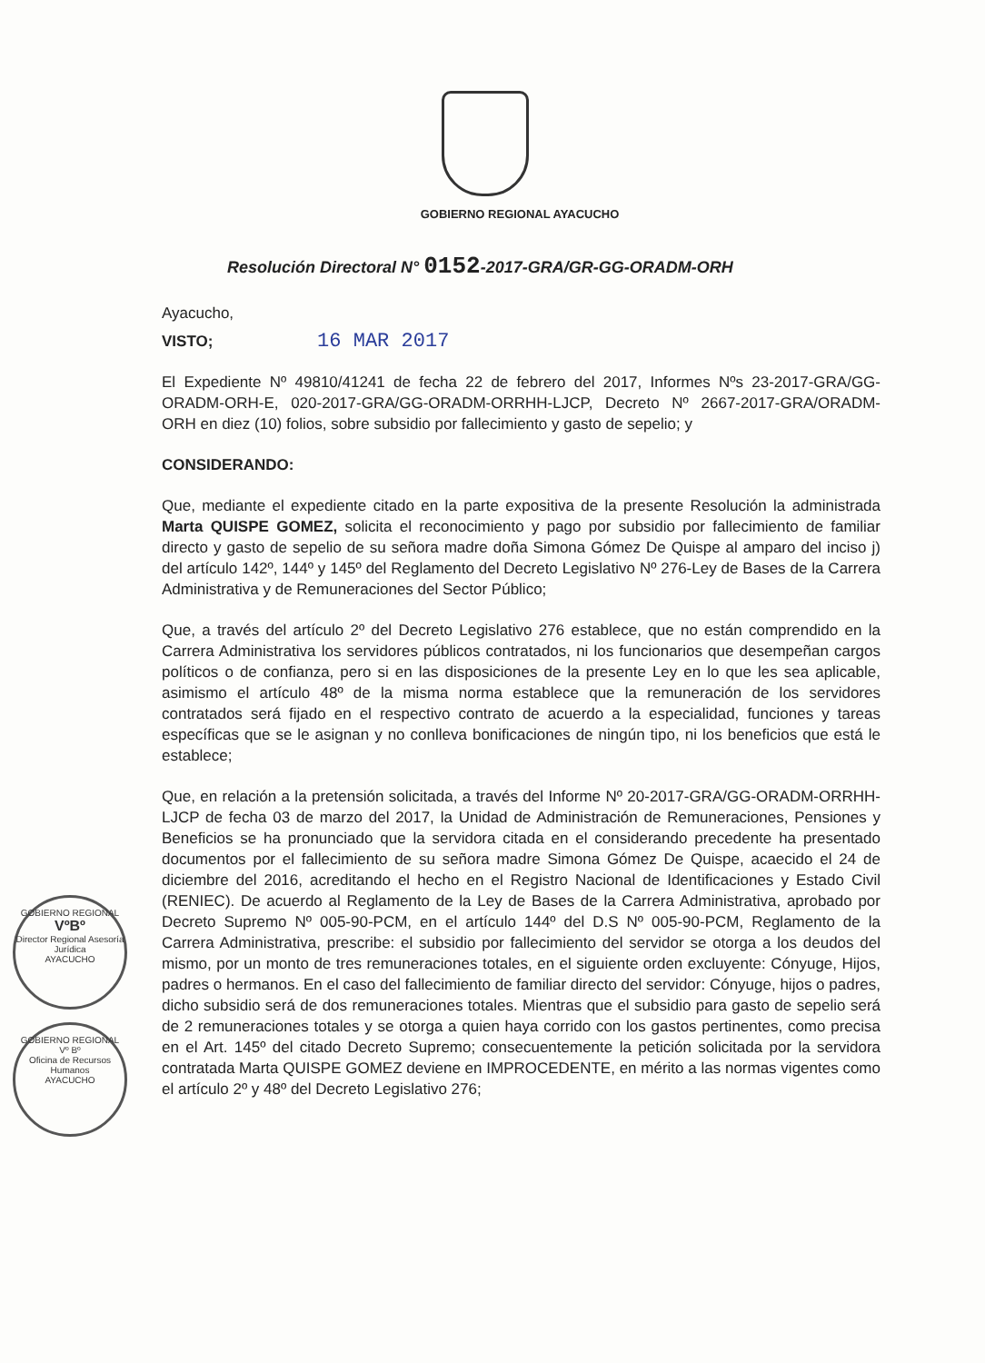GOBIERNO REGIONAL AYACUCHO
Resolución Directoral N° 0152-2017-GRA/GR-GG-ORADM-ORH
Ayacucho,
VISTO; 16 MAR 2017
El Expediente Nº 49810/41241 de fecha 22 de febrero del 2017, Informes Nºs 23-2017-GRA/GG-ORADM-ORH-E, 020-2017-GRA/GG-ORADM-ORRHH-LJCP, Decreto Nº 2667-2017-GRA/ORADM-ORH en diez (10) folios, sobre subsidio por fallecimiento y gasto de sepelio; y
CONSIDERANDO:
Que, mediante el expediente citado en la parte expositiva de la presente Resolución la administrada Marta QUISPE GOMEZ, solicita el reconocimiento y pago por subsidio por fallecimiento de familiar directo y gasto de sepelio de su señora madre doña Simona Gómez De Quispe al amparo del inciso j) del artículo 142º, 144º y 145º del Reglamento del Decreto Legislativo Nº 276-Ley de Bases de la Carrera Administrativa y de Remuneraciones del Sector Público;
Que, a través del artículo 2º del Decreto Legislativo 276 establece, que no están comprendido en la Carrera Administrativa los servidores públicos contratados, ni los funcionarios que desempeñan cargos políticos o de confianza, pero si en las disposiciones de la presente Ley en lo que les sea aplicable, asimismo el artículo 48º de la misma norma establece que la remuneración de los servidores contratados será fijado en el respectivo contrato de acuerdo a la especialidad, funciones y tareas específicas que se le asignan y no conlleva bonificaciones de ningún tipo, ni los beneficios que está le establece;
Que, en relación a la pretensión solicitada, a través del Informe Nº 20-2017-GRA/GG-ORADM-ORRHH-LJCP de fecha 03 de marzo del 2017, la Unidad de Administración de Remuneraciones, Pensiones y Beneficios se ha pronunciado que la servidora citada en el considerando precedente ha presentado documentos por el fallecimiento de su señora madre Simona Gómez De Quispe, acaecido el 24 de diciembre del 2016, acreditando el hecho en el Registro Nacional de Identificaciones y Estado Civil (RENIEC). De acuerdo al Reglamento de la Ley de Bases de la Carrera Administrativa, aprobado por Decreto Supremo Nº 005-90-PCM, en el artículo 144º del D.S Nº 005-90-PCM, Reglamento de la Carrera Administrativa, prescribe: el subsidio por fallecimiento del servidor se otorga a los deudos del mismo, por un monto de tres remuneraciones totales, en el siguiente orden excluyente: Cónyuge, Hijos, padres o hermanos. En el caso del fallecimiento de familiar directo del servidor: Cónyuge, hijos o padres, dicho subsidio será de dos remuneraciones totales. Mientras que el subsidio para gasto de sepelio será de 2 remuneraciones totales y se otorga a quien haya corrido con los gastos pertinentes, como precisa en el Art. 145º del citado Decreto Supremo; consecuentemente la petición solicitada por la servidora contratada Marta QUISPE GOMEZ deviene en IMPROCEDENTE, en mérito a las normas vigentes como el artículo 2º y 48º del Decreto Legislativo 276;
GOBIERNO REGIONAL
VºBº
Director Regional Asesoría Jurídica
AYACUCHO
GOBIERNO REGIONAL
Vº Bº
Oficina de Recursos Humanos
AYACUCHO